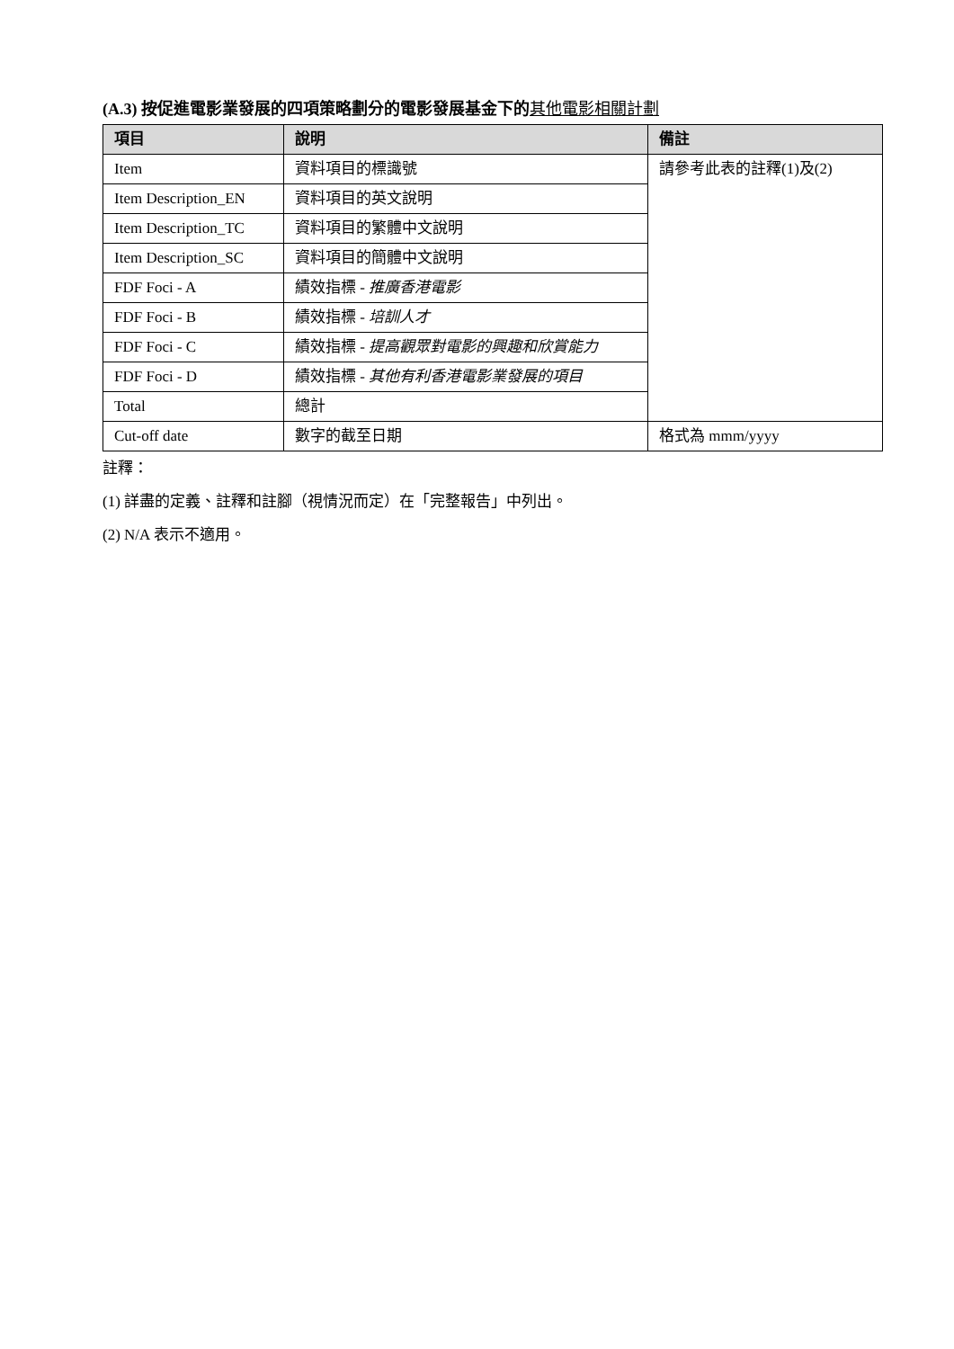(A.3) 按促進電影業發展的四項策略劃分的電影發展基金下的其他電影相關計劃
| 項目 | 說明 | 備註 |
| --- | --- | --- |
| Item | 資料項目的標識號 | 請參考此表的註釋(1)及(2) |
| Item Description_EN | 資料項目的英文說明 | |
| Item Description_TC | 資料項目的繁體中文說明 | |
| Item Description_SC | 資料項目的簡體中文說明 | |
| FDF Foci - A | 績效指標 - 推廣香港電影 | |
| FDF Foci - B | 績效指標 - 培訓人才 | |
| FDF Foci - C | 績效指標 - 提高觀眾對電影的興趣和欣賞能力 | |
| FDF Foci - D | 績效指標 - 其他有利香港電影業發展的項目 | |
| Total | 總計 | |
| Cut-off date | 數字的截至日期 | 格式為 mmm/yyyy |
註釋：
(1) 詳盡的定義、註釋和註腳（視情況而定）在「完整報告」中列出。
(2) N/A 表示不適用。